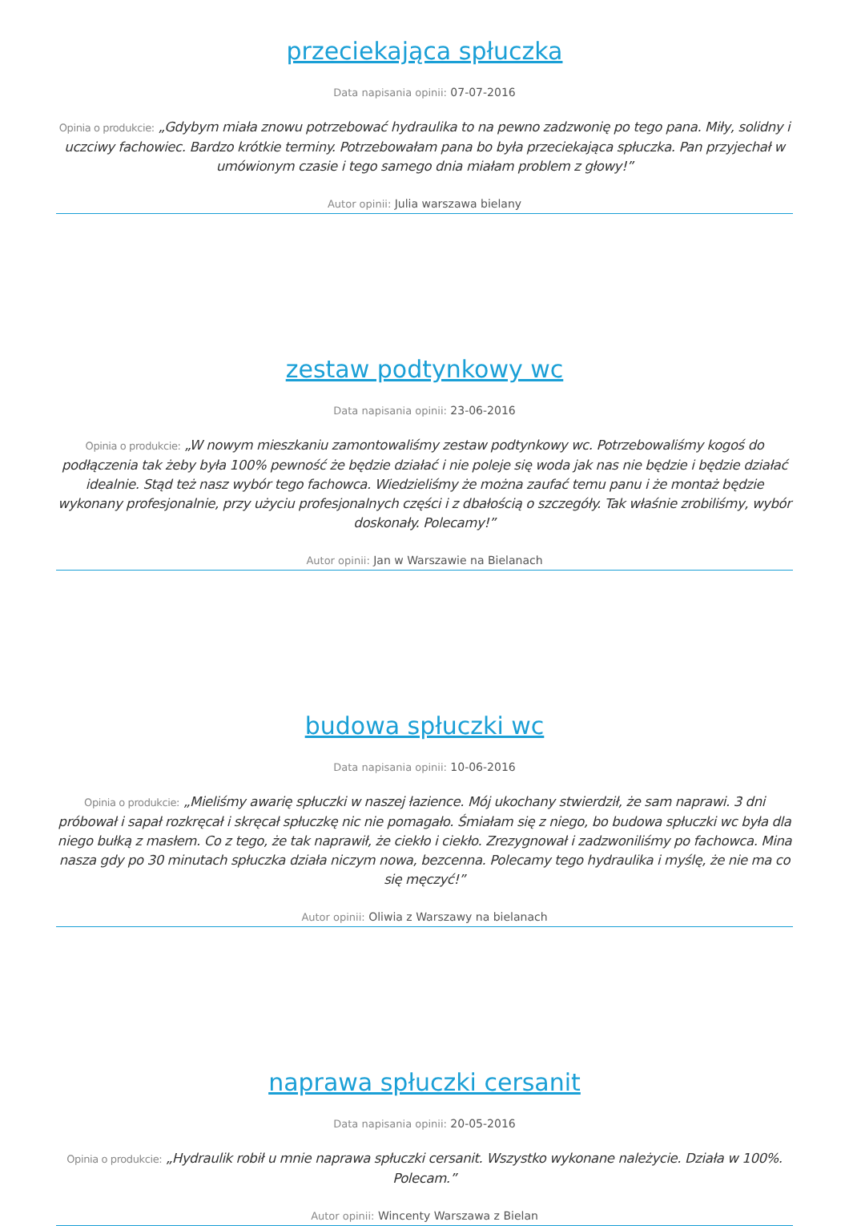przeciekająca spłuczka
Data napisania opinii: 07-07-2016
Opinia o produkcie: „Gdybym miała znowu potrzebować hydraulika to na pewno zadzwonię po tego pana. Miły, solidny i uczciwy fachowiec. Bardzo krótkie terminy. Potrzebowałam pana bo była przeciekająca spłuczka. Pan przyjechał w umówionym czasie i tego samego dnia miałam problem z głowy!”
Autor opinii: Julia warszawa bielany
zestaw podtynkowy wc
Data napisania opinii: 23-06-2016
Opinia o produkcie: „W nowym mieszkaniu zamontowaliśmy zestaw podtynkowy wc. Potrzebowaliśmy kogoś do podłączenia tak żeby była 100% pewność że będzie działać i nie poleje się woda jak nas nie będzie i będzie działać idealnie. Stąd też nasz wybór tego fachowca. Wiedzieliśmy że można zaufać temu panu i że montaż będzie wykonany profesjonalnie, przy użyciu profesjonalnych części i z dbałością o szczegóły. Tak właśnie zrobiliśmy, wybór doskonały. Polecamy!”
Autor opinii: Jan w Warszawie na Bielanach
budowa spłuczki wc
Data napisania opinii: 10-06-2016
Opinia o produkcie: „Mieliśmy awarię spłuczki w naszej łazience. Mój ukochany stwierdził, że sam naprawi. 3 dni próbował i sapał rozkręcał i skręcał spłuczkę nic nie pomagało. Śmiałam się z niego, bo budowa spłuczki wc była dla niego bułką z masłem. Co z tego, że tak naprawił, że ciekło i ciekło. Zrezygnował i zadzwoniliśmy po fachowca. Mina nasza gdy po 30 minutach spłuczka działa niczym nowa, bezcenna. Polecamy tego hydraulika i myślę, że nie ma co się męczyć!”
Autor opinii: Oliwia z Warszawy na bielanach
naprawa spłuczki cersanit
Data napisania opinii: 20-05-2016
Opinia o produkcie: „Hydraulik robił u mnie naprawa spłuczki cersanit. Wszystko wykonane należycie. Działa w 100%. Polecam.”
Autor opinii: Wincenty Warszawa z Bielan